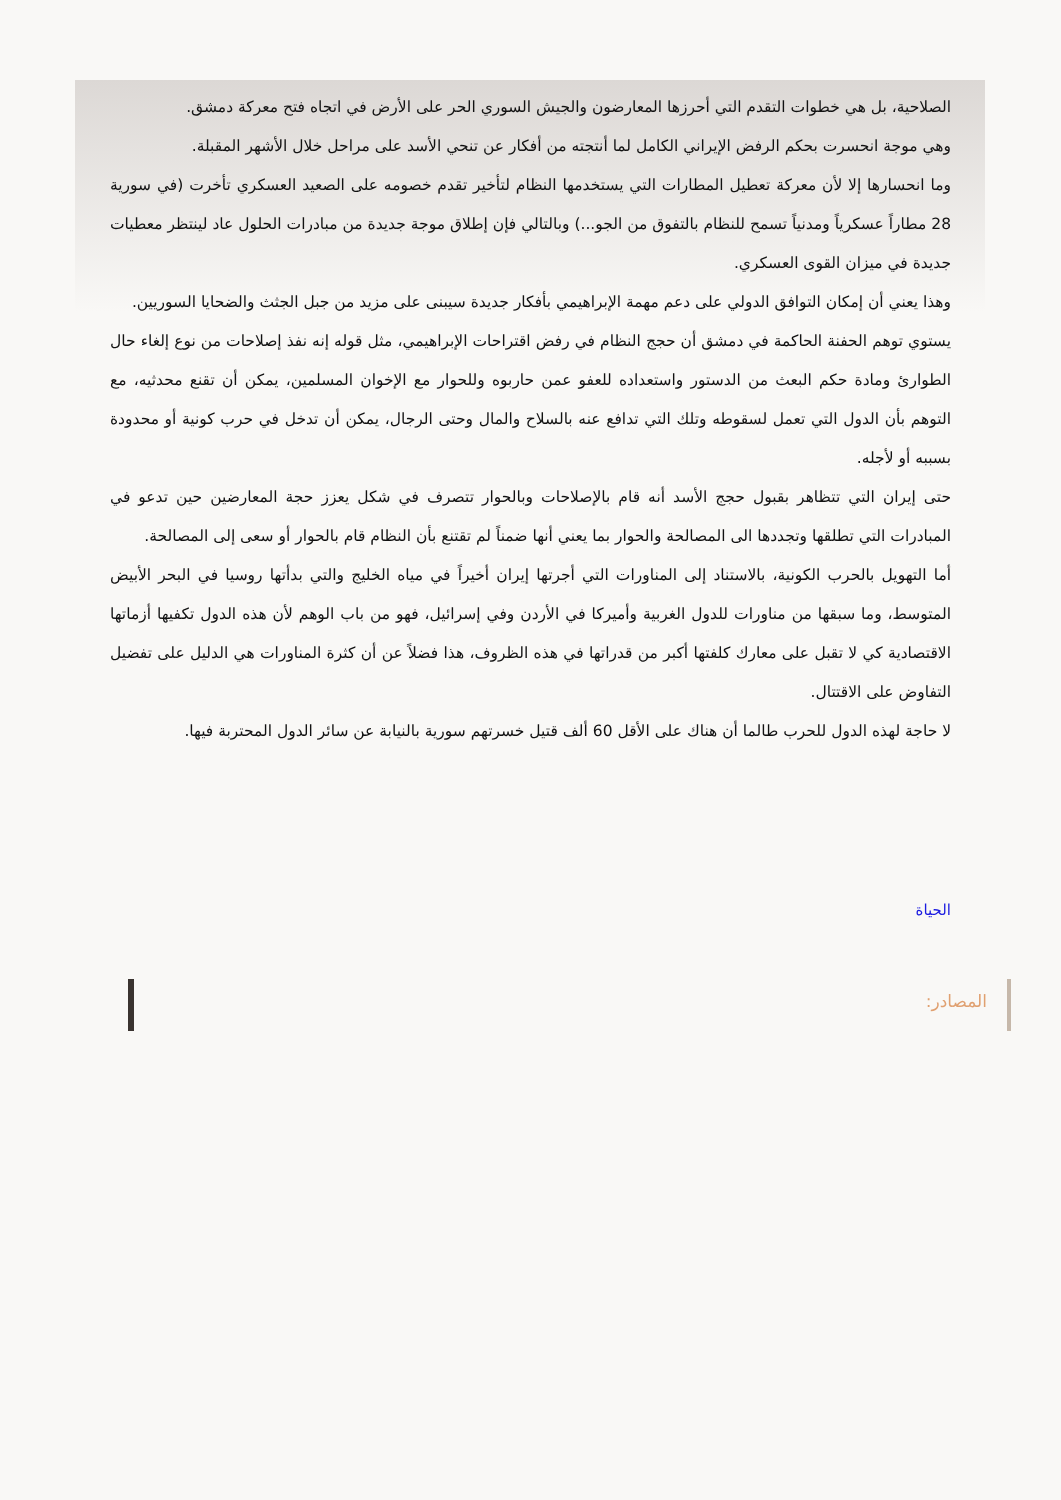الصلاحية، بل هي خطوات التقدم التي أحرزها المعارضون والجيش السوري الحر على الأرض في اتجاه فتح معركة دمشق.
وهي موجة انحسرت بحكم الرفض الإيراني الكامل لما أنتجته من أفكار عن تنحي الأسد على مراحل خلال الأشهر المقبلة.
وما انحسارها إلا لأن معركة تعطيل المطارات التي يستخدمها النظام لتأخير تقدم خصومه على الصعيد العسكري تأخرت (في سورية 28 مطاراً عسكرياً ومدنياً تسمح للنظام بالتفوق من الجو...) وبالتالي فإن إطلاق موجة جديدة من مبادرات الحلول عاد لينتظر معطيات جديدة في ميزان القوى العسكري.
وهذا يعني أن إمكان التوافق الدولي على دعم مهمة الإبراهيمي بأفكار جديدة سيبنى على مزيد من جبل الجثث والضحايا السوريين.
يستوي توهم الحفنة الحاكمة في دمشق أن حجج النظام في رفض اقتراحات الإبراهيمي، مثل قوله إنه نفذ إصلاحات من نوع إلغاء حال الطوارئ ومادة حكم البعث من الدستور واستعداده للعفو عمن حاربوه وللحوار مع الإخوان المسلمين، يمكن أن تقنع محدثيه، مع التوهم بأن الدول التي تعمل لسقوطه وتلك التي تدافع عنه بالسلاح والمال وحتى الرجال، يمكن أن تدخل في حرب كونية أو محدودة بسببه أو لأجله.
حتى إيران التي تتظاهر بقبول حجج الأسد أنه قام بالإصلاحات وبالحوار تتصرف في شكل يعزز حجة المعارضين حين تدعو في المبادرات التي تطلقها وتجددها الى المصالحة والحوار بما يعني أنها ضمناً لم تقتنع بأن النظام قام بالحوار أو سعى إلى المصالحة.
أما التهويل بالحرب الكونية، بالاستناد إلى المناورات التي أجرتها إيران أخيراً في مياه الخليج والتي بدأتها روسيا في البحر الأبيض المتوسط، وما سبقها من مناورات للدول الغربية وأميركا في الأردن وفي إسرائيل، فهو من باب الوهم لأن هذه الدول تكفيها أزماتها الاقتصادية كي لا تقبل على معارك كلفتها أكبر من قدراتها في هذه الظروف، هذا فضلاً عن أن كثرة المناورات هي الدليل على تفضيل التفاوض على الاقتتال.
لا حاجة لهذه الدول للحرب طالما أن هناك على الأقل 60 ألف قتيل خسرتهم سورية بالنيابة عن سائر الدول المحتربة فيها.
الحياة
المصادر: